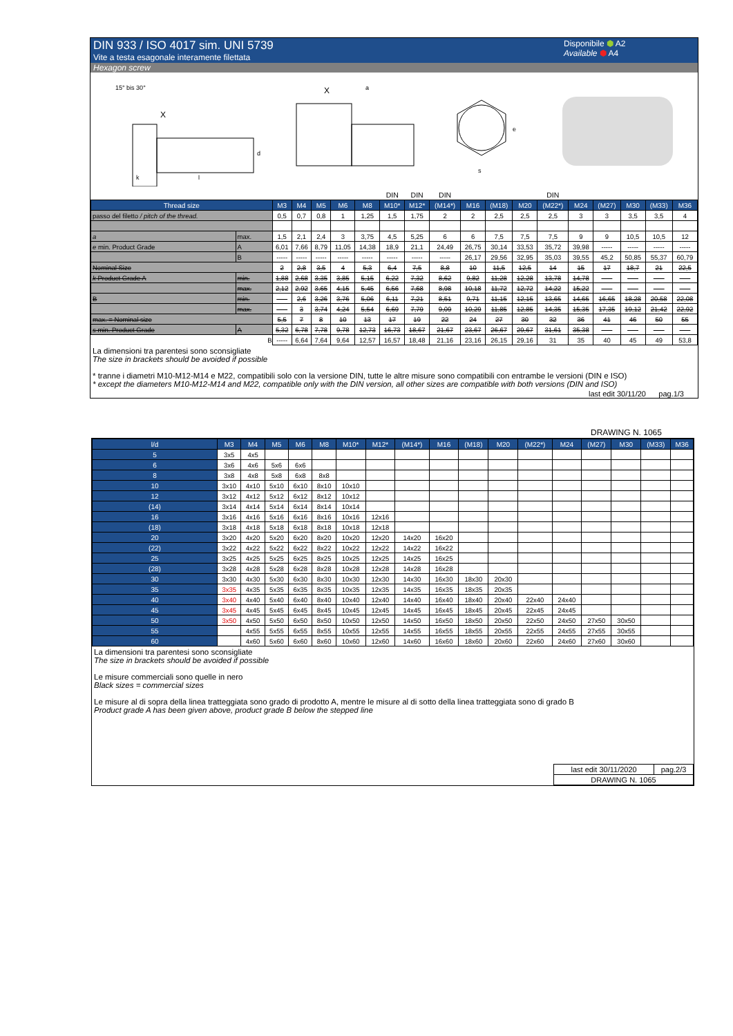DIN 933 / ISO 4017 sim. UNI 5739
Vite a testa esagonale interamente filettata
Disponibile ⬢ A2
Available ⬢ A4
Hexagon screw
15° bis 30°
X
k
l
d
X
a
s
e
| | | | | | | | DIN | DIN | DIN | | | | DIN | | | | | |
| Thread size | | M3 | M4 | M5 | M6 | M8 | M10* | M12* | (M14*) | M16 | (M18) | M20 | (M22*) | M24 | (M27) | M30 | (M33) | M36 |
| passo del filetto / pitch of the thread. | | 0,5 | 0,7 | 0,8 | 1 | 1,25 | 1,5 | 1,75 | 2 | 2 | 2,5 | 2,5 | 2,5 | 3 | 3 | 3,5 | 3,5 | 4 |
| a | max. | 1,5 | 2,1 | 2,4 | 3 | 3,75 | 4,5 | 5,25 | 6 | 6 | 7,5 | 7,5 | 7,5 | 9 | 9 | 10,5 | 10,5 | 12 |
| e min. Product Grade | A | 6,01 | 7,66 | 8,79 | 11,05 | 14,38 | 18,9 | 21,1 | 24,49 | 26,75 | 30,14 | 33,53 | 35,72 | 39,98 | ----- | ----- | ----- | ----- |
| | B | ----- | ----- | ----- | ----- | ----- | ----- | ----- | ----- | 26,17 | 29,56 | 32,95 | 35,03 | 39,55 | 45,2 | 50,85 | 55,37 | 60,79 |
| Nominal Size | | 2 | 2,8 | 3,5 | 4 | 5,3 | 6,4 | 7,5 | 8,8 | 10 | 11,5 | 12,5 | 14 | 15 | 17 | 18,7 | 21 | 22,5 |
| k Product Grade A | min. | 1,88 | 2,68 | 3,35 | 3,85 | 5,15 | 6,22 | 7,32 | 8,62 | 9,82 | 11,28 | 12,28 | 13,78 | 14,78 | ----- | ----- | ----- | ----- |
| | max. | 2,12 | 2,92 | 3,65 | 4,15 | 5,45 | 6,56 | 7,68 | 8,98 | 10,18 | 11,72 | 12,72 | 14,22 | 15,22 | ----- | ----- | ----- | ----- |
| B | min. | ----- | 2,6 | 3,26 | 3,76 | 5,06 | 6,11 | 7,21 | 8,51 | 9,71 | 11,15 | 12,15 | 13,65 | 14,65 | 16,65 | 18,28 | 20,58 | 22,08 |
| | max. | ----- | 3 | 3,74 | 4,24 | 5,54 | 6,69 | 7,79 | 9,09 | 10,29 | 11,85 | 12,85 | 14,35 | 15,35 | 17,35 | 19,12 | 21,42 | 22,92 |
| max. = Nominal size | | 5,5 | 7 | 8 | 10 | 13 | 17 | 19 | 22 | 24 | 27 | 30 | 32 | 36 | 41 | 46 | 50 | 55 |
| s min. Product Grade | A | 5,32 | 6,78 | 7,78 | 9,78 | 12,73 | 16,73 | 18,67 | 21,67 | 23,67 | 26,67 | 29,67 | 31,61 | 35,38 | ----- | ----- | ----- | ----- |
| | B | ----- | 6,64 | 7,64 | 9,64 | 12,57 | 16,57 | 18,48 | 21,16 | 23,16 | 26,15 | 29,16 | 31 | 35 | 40 | 45 | 49 | 53,8 |
La dimensioni tra parentesi sono sconsigliate
The size in brackets should be avoided if possible
* tranne i diametri M10-M12-M14 e M22, compatibili solo con la versione DIN, tutte le altre misure sono compatibili con entrambe le versioni (DIN e ISO)
* except the diameters M10-M12-M14 and M22, compatible only with the DIN version, all other sizes are compatible with both versions (DIN and ISO)
last edit 30/11/20 pag.1/3
DRAWING N. 1065
| l/d | M3 | M4 | M5 | M6 | M8 | M10* | M12* | (M14*) | M16 | (M18) | M20 | (M22*) | M24 | (M27) | M30 | (M33) | M36 |
| --- | --- | --- | --- | --- | --- | --- | --- | --- | --- | --- | --- | --- | --- | --- | --- | --- | --- |
| 5 | 3x5 | 4x5 | | | | | | | | | | | | | | | |
| 6 | 3x6 | 4x6 | 5x6 | 6x6 | | | | | | | | | | | | | |
| 8 | 3x8 | 4x8 | 5x8 | 6x8 | 8x8 | | | | | | | | | | | | |
| 10 | 3x10 | 4x10 | 5x10 | 6x10 | 8x10 | 10x10 | | | | | | | | | | | |
| 12 | 3x12 | 4x12 | 5x12 | 6x12 | 8x12 | 10x12 | | | | | | | | | | | |
| (14) | 3x14 | 4x14 | 5x14 | 6x14 | 8x14 | 10x14 | | | | | | | | | | | |
| 16 | 3x16 | 4x16 | 5x16 | 6x16 | 8x16 | 10x16 | 12x16 | | | | | | | | | | |
| (18) | 3x18 | 4x18 | 5x18 | 6x18 | 8x18 | 10x18 | 12x18 | | | | | | | | | | |
| 20 | 3x20 | 4x20 | 5x20 | 6x20 | 8x20 | 10x20 | 12x20 | 14x20 | 16x20 | | | | | | | | |
| (22) | 3x22 | 4x22 | 5x22 | 6x22 | 8x22 | 10x22 | 12x22 | 14x22 | 16x22 | | | | | | | | |
| 25 | 3x25 | 4x25 | 5x25 | 6x25 | 8x25 | 10x25 | 12x25 | 14x25 | 16x25 | | | | | | | | |
| (28) | 3x28 | 4x28 | 5x28 | 6x28 | 8x28 | 10x28 | 12x28 | 14x28 | 16x28 | | | | | | | | |
| 30 | 3x30 | 4x30 | 5x30 | 6x30 | 8x30 | 10x30 | 12x30 | 14x30 | 16x30 | 18x30 | 20x30 | | | | | | |
| 35 | 3x35 | 4x35 | 5x35 | 6x35 | 8x35 | 10x35 | 12x35 | 14x35 | 16x35 | 18x35 | 20x35 | | | | | | |
| 40 | 3x40 | 4x40 | 5x40 | 6x40 | 8x40 | 10x40 | 12x40 | 14x40 | 16x40 | 18x40 | 20x40 | 22x40 | 24x40 | | | | |
| 45 | 3x45 | 4x45 | 5x45 | 6x45 | 8x45 | 10x45 | 12x45 | 14x45 | 16x45 | 18x45 | 20x45 | 22x45 | 24x45 | | | | |
| 50 | 3x50 | 4x50 | 5x50 | 6x50 | 8x50 | 10x50 | 12x50 | 14x50 | 16x50 | 18x50 | 20x50 | 22x50 | 24x50 | 27x50 | 30x50 | | |
| 55 | | 4x55 | 5x55 | 6x55 | 8x55 | 10x55 | 12x55 | 14x55 | 16x55 | 18x55 | 20x55 | 22x55 | 24x55 | 27x55 | 30x55 | | |
| 60 | | 4x60 | 5x60 | 6x60 | 8x60 | 10x60 | 12x60 | 14x60 | 16x60 | 18x60 | 20x60 | 22x60 | 24x60 | 27x60 | 30x60 | | |
La dimensioni tra parentesi sono sconsigliate
The size in brackets should be avoided if possible
Le misure commerciali sono quelle in nero
Black sizes = commercial sizes
Le misure al di sopra della linea tratteggiata sono grado di prodotto A, mentre le misure al di sotto della linea tratteggiata sono di grado B
Product grade A has been given above, product grade B below the stepped line
| last edit 30/11/2020 | pag.2/3 |
| DRAWING N. 1065 | |